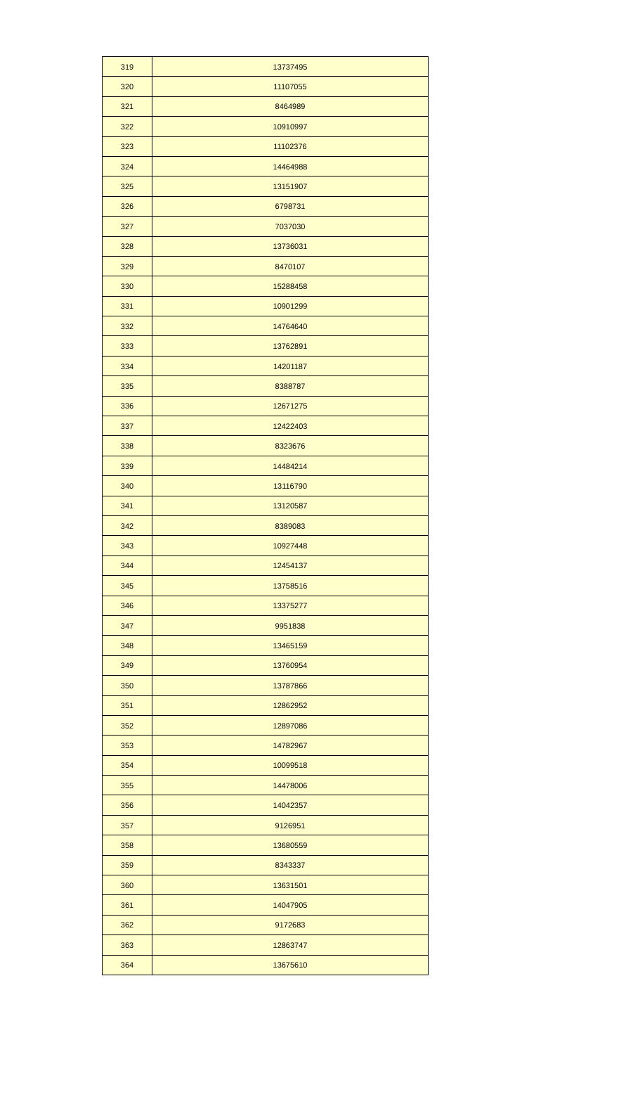| 319 | 13737495 |
| 320 | 11107055 |
| 321 | 8464989 |
| 322 | 10910997 |
| 323 | 11102376 |
| 324 | 14464988 |
| 325 | 13151907 |
| 326 | 6798731 |
| 327 | 7037030 |
| 328 | 13736031 |
| 329 | 8470107 |
| 330 | 15288458 |
| 331 | 10901299 |
| 332 | 14764640 |
| 333 | 13762891 |
| 334 | 14201187 |
| 335 | 8388787 |
| 336 | 12671275 |
| 337 | 12422403 |
| 338 | 8323676 |
| 339 | 14484214 |
| 340 | 13116790 |
| 341 | 13120587 |
| 342 | 8389083 |
| 343 | 10927448 |
| 344 | 12454137 |
| 345 | 13758516 |
| 346 | 13375277 |
| 347 | 9951838 |
| 348 | 13465159 |
| 349 | 13760954 |
| 350 | 13787866 |
| 351 | 12862952 |
| 352 | 12897086 |
| 353 | 14782967 |
| 354 | 10099518 |
| 355 | 14478006 |
| 356 | 14042357 |
| 357 | 9126951 |
| 358 | 13680559 |
| 359 | 8343337 |
| 360 | 13631501 |
| 361 | 14047905 |
| 362 | 9172683 |
| 363 | 12863747 |
| 364 | 13675610 |